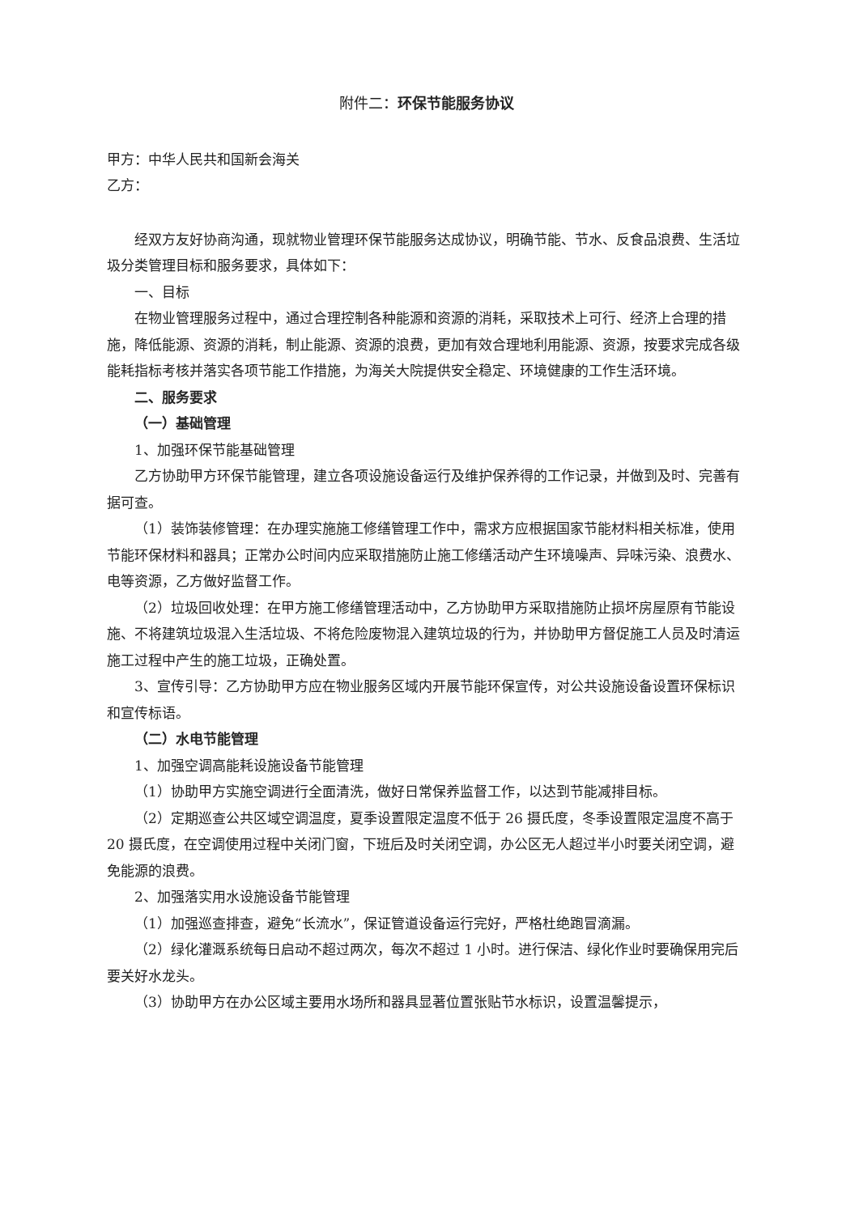附件二：环保节能服务协议
甲方：中华人民共和国新会海关
乙方：
经双方友好协商沟通，现就物业管理环保节能服务达成协议，明确节能、节水、反食品浪费、生活垃圾分类管理目标和服务要求，具体如下：
一、目标
在物业管理服务过程中，通过合理控制各种能源和资源的消耗，采取技术上可行、经济上合理的措施，降低能源、资源的消耗，制止能源、资源的浪费，更加有效合理地利用能源、资源，按要求完成各级能耗指标考核并落实各项节能工作措施，为海关大院提供安全稳定、环境健康的工作生活环境。
二、服务要求
（一）基础管理
1、加强环保节能基础管理
乙方协助甲方环保节能管理，建立各项设施设备运行及维护保养得的工作记录，并做到及时、完善有据可查。
（1）装饰装修管理：在办理实施施工修缮管理工作中，需求方应根据国家节能材料相关标准，使用节能环保材料和器具；正常办公时间内应采取措施防止施工修缮活动产生环境噪声、异味污染、浪费水、电等资源，乙方做好监督工作。
（2）垃圾回收处理：在甲方施工修缮管理活动中，乙方协助甲方采取措施防止损坏房屋原有节能设施、不将建筑垃圾混入生活垃圾、不将危险废物混入建筑垃圾的行为，并协助甲方督促施工人员及时清运施工过程中产生的施工垃圾，正确处置。
3、宣传引导：乙方协助甲方应在物业服务区域内开展节能环保宣传，对公共设施设备设置环保标识和宣传标语。
（二）水电节能管理
1、加强空调高能耗设施设备节能管理
（1）协助甲方实施空调进行全面清洗，做好日常保养监督工作，以达到节能减排目标。
（2）定期巡查公共区域空调温度，夏季设置限定温度不低于 26 摄氏度，冬季设置限定温度不高于 20 摄氏度，在空调使用过程中关闭门窗，下班后及时关闭空调，办公区无人超过半小时要关闭空调，避免能源的浪费。
2、加强落实用水设施设备节能管理
（1）加强巡查排查，避免“长流水”，保证管道设备运行完好，严格杜绝跑冒滴漏。
（2）绿化灌溉系统每日启动不超过两次，每次不超过 1 小时。进行保洁、绿化作业时要确保用完后要关好水龙头。
（3）协助甲方在办公区域主要用水场所和器具显著位置张贴节水标识，设置温馨提示，